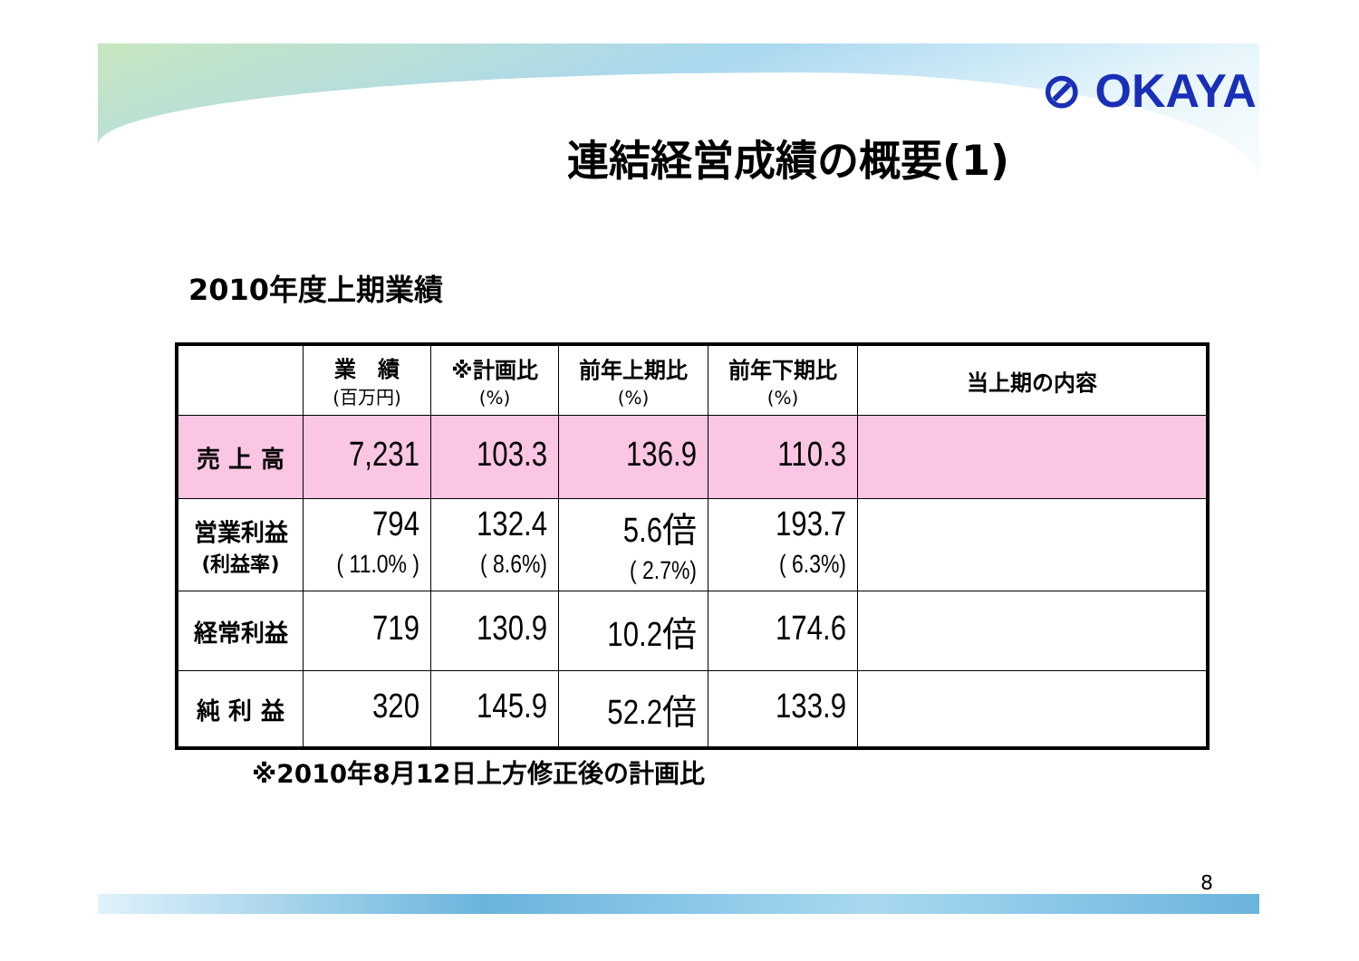⊘ OKAYA
連結経営成績の概要(1)
2010年度上期業績
| | 業 績 (百万円) | ※計画比 (%) | 前年上期比 (%) | 前年下期比 (%) | 当上期の内容 |
| --- | --- | --- | --- | --- | --- |
| 売 上 高 | 7,231 | 103.3 | 136.9 | 110.3 | |
| 営業利益 (利益率) | 794 ( 11.0% ) | 132.4 ( 8.6%) | 5.6倍 ( 2.7%) | 193.7 ( 6.3%) | |
| 経常利益 | 719 | 130.9 | 10.2倍 | 174.6 | |
| 純 利 益 | 320 | 145.9 | 52.2倍 | 133.9 | |
※2010年8月12日上方修正後の計画比
8